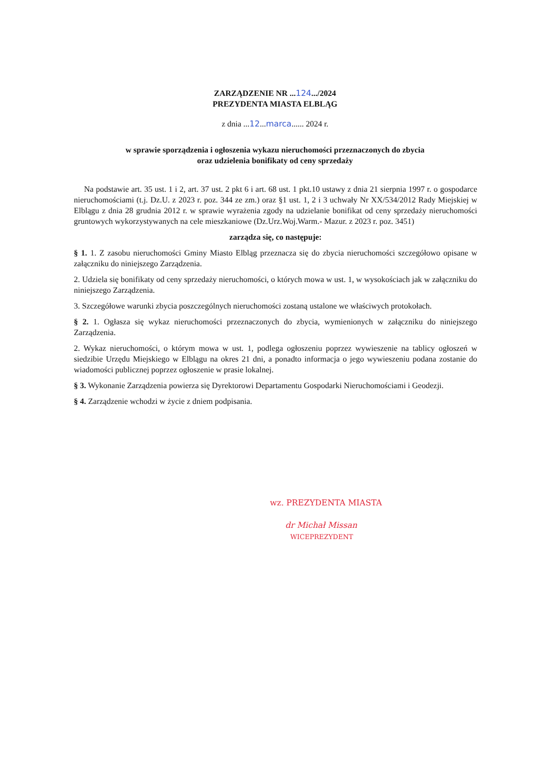ZARZĄDZENIE NR ...124.../2024
PREZYDENTA MIASTA ELBLĄG
z dnia ...12...marca...... 2024 r.
w sprawie sporządzenia i ogłoszenia wykazu nieruchomości przeznaczonych do zbycia
oraz udzielenia bonifikaty od ceny sprzedaży
Na podstawie art. 35 ust. 1 i 2, art. 37 ust. 2 pkt 6 i art. 68 ust. 1 pkt.10 ustawy z dnia 21 sierpnia 1997 r. o gospodarce nieruchomościami (t.j. Dz.U. z 2023 r. poz. 344 ze zm.) oraz §1 ust. 1, 2 i 3 uchwały Nr XX/534/2012 Rady Miejskiej w Elblągu z dnia 28 grudnia 2012 r. w sprawie wyrażenia zgody na udzielanie bonifikat od ceny sprzedaży nieruchomości gruntowych wykorzystywanych na cele mieszkaniowe (Dz.Urz.Woj.Warm.- Mazur. z 2023 r. poz. 3451)
zarządza się, co następuje:
§ 1. 1. Z zasobu nieruchomości Gminy Miasto Elbląg przeznacza się do zbycia nieruchomości szczegółowo opisane w załączniku do niniejszego Zarządzenia.
2. Udziela się bonifikaty od ceny sprzedaży nieruchomości, o których mowa w ust. 1, w wysokościach jak w załączniku do niniejszego Zarządzenia.
3. Szczegółowe warunki zbycia poszczególnych nieruchomości zostaną ustalone we właściwych protokołach.
§ 2. 1. Ogłasza się wykaz nieruchomości przeznaczonych do zbycia, wymienionych w załączniku do niniejszego Zarządzenia.
2. Wykaz nieruchomości, o którym mowa w ust. 1, podlega ogłoszeniu poprzez wywieszenie na tablicy ogłoszeń w siedzibie Urzędu Miejskiego w Elblągu na okres 21 dni, a ponadto informacja o jego wywieszeniu podana zostanie do wiadomości publicznej poprzez ogłoszenie w prasie lokalnej.
§ 3. Wykonanie Zarządzenia powierza się Dyrektorowi Departamentu Gospodarki Nieruchomościami i Geodezji.
§ 4. Zarządzenie wchodzi w życie z dniem podpisania.
wz. PREZYDENTA MIASTA
dr Michał Missan
WICEPREZYDENT